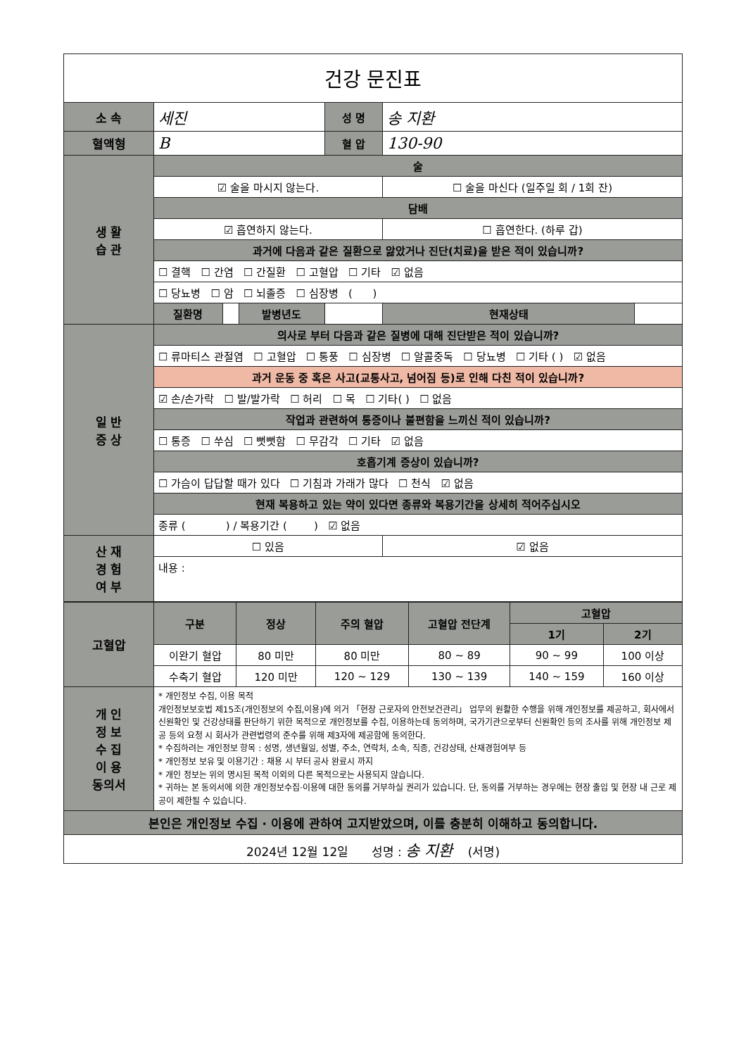건강 문진표
| 소 속 | 세진 | | | 성 명 | 송 지환 | |
| 혈액형 | B | | | 혈 압 | 130-90 | |
| 생 활 습 관 | 술 | | | | | |
| | ☑ 술을 마시지 않는다. | | | | ☐ 술을 마신다 (일주일 회 / 1회 잔) | |
| | 담배 | | | | | |
| | ☑ 흡연하지 않는다. | | | | ☐ 흡연한다. (하루 갑) | |
| | 과거에 다음과 같은 질환으로 앓았거나 진단(치료)을 받은 적이 있습니까? | | | | | |
| | ☐ 결핵 ☐ 간염 ☐ 간질환 ☐ 고혈압 ☐ 기타 ☑ 없음 | | | | | |
| | ☐ 당뇨병 ☐ 암 ☐ 뇌졸증 ☐ 심장병 ( ) | | | | | |
| | 질환명 | | 발병년도 | | 현재상태 | |
| 일 반 증 상 | 의사로 부터 다음과 같은 질병에 대해 진단받은 적이 있습니까? | | | | | |
| | ☐ 류마티스 관절염 ☐ 고혈압 ☐ 통풍 ☐ 심장병 ☐ 알콜중독 ☐ 당뇨병 ☐ 기타 ( ) ☑ 없음 | | | | | |
| | 과거 운동 중 혹은 사고(교통사고, 넘어짐 등)로 인해 다친 적이 있습니까? | | | | | |
| | ☑ 손/손가락 ☐ 발/발가락 ☐ 허리 ☐ 목 ☐ 기타( ) ☐ 없음 | | | | | |
| | 작업과 관련하여 통증이나 불편함을 느끼신 적이 있습니까? | | | | | |
| | ☐ 통증 ☐ 쑤심 ☐ 뻣뻣함 ☐ 무감각 ☐ 기타 ☑ 없음 | | | | | |
| | 호흡기계 증상이 있습니까? | | | | | |
| | ☐ 가슴이 답답할 때가 있다 ☐ 기침과 가래가 많다 ☐ 천식 ☑ 없음 | | | | | |
| | 현재 복용하고 있는 약이 있다면 종류와 복용기간을 상세히 적어주십시오 | | | | | |
| | 종류 ( ) / 복용기간 ( ) ☑ 없음 | | | | | |
| 산 재 경 험 여 부 | ☐ 있음 | | | | ☑ 없음 | |
| | 내용 : | | | | | |
| 고혈압 | 구분 | 정상 | 주의 혈압 | 고혈압 전단계 | 고혈압 | |
| | | | | | 1기 | 2기 |
| | 이완기 혈압 | 80 미만 | 80 미만 | 80 ~ 89 | 90 ~ 99 | 100 이상 |
| | 수축기 혈압 | 120 미만 | 120 ~ 129 | 130 ~ 139 | 140 ~ 159 | 160 이상 |
| 개 인 정 보 수 집 이 용 동의서 | * 개인정보 수집, 이용 목적 개인정보보호법 제15조(개인정보의 수집,이용)에 의거 「현장 근로자의 안전보건관리」 업무의 원활한 수행을 위해 개인정보를 제공하고, 회사에서 신원확인 및 건강상태를 판단하기 위한 목적으로 개인정보를 수집, 이용하는데 동의하며, 국가기관으로부터 신원확인 등의 조사를 위해 개인정보 제공 등의 요청 시 회사가 관련법령의 준수를 위해 제3자에 제공함에 동의한다. * 수집하려는 개인정보 항목 : 성명, 생년월일, 성별, 주소, 연락처, 소속, 직종, 건강상태, 산재경험여부 등 * 개인정보 보유 및 이용기간 : 채용 시 부터 공사 완료시 까지 * 개인 정보는 위의 명시된 목적 이외의 다른 목적으로는 사용되지 않습니다. * 귀하는 본 동의서에 의한 개인정보수집·이용에 대한 동의를 거부하실 권리가 있습니다. 단, 동의를 거부하는 경우에는 현장 출입 및 현장 내 근로 제공이 제한될 수 있습니다. | | | | | |
| 본인은 개인정보 수집 · 이용에 관하여 고지받았으며, 이를 충분히 이해하고 동의합니다. | | | | | | |
| 2024년 12월 12일 성명 : 송 지환 (서명) | | | | | | |